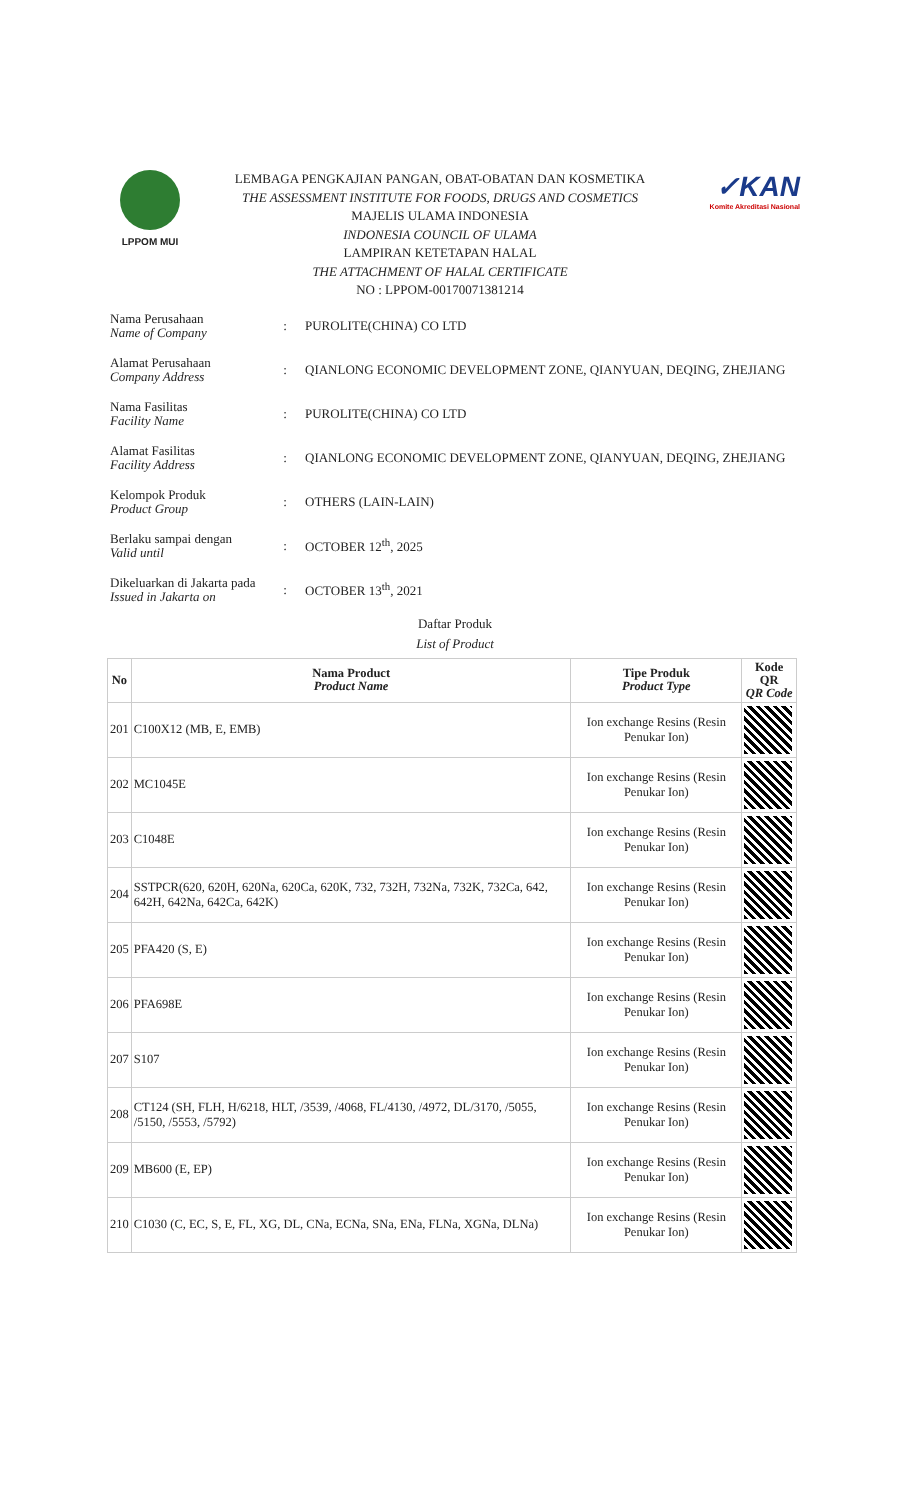LPPOM MUI
LEMBAGA PENGKAJIAN PANGAN, OBAT-OBATAN DAN KOSMETIKA
THE ASSESSMENT INSTITUTE FOR FOODS, DRUGS AND COSMETICS
MAJELIS ULAMA INDONESIA
INDONESIA COUNCIL OF ULAMA
LAMPIRAN KETETAPAN HALAL
THE ATTACHMENT OF HALAL CERTIFICATE
NO : LPPOM-00170071381214
✓KAN
Komite Akreditasi Nasional
Nama Perusahaan
Name of Company
: PUROLITE(CHINA) CO LTD
Alamat Perusahaan
Company Address
:
QIANLONG ECONOMIC DEVELOPMENT ZONE, QIANYUAN, DEQING, ZHEJIANG
Nama Fasilitas
Facility Name
: PUROLITE(CHINA) CO LTD
Alamat Fasilitas
Facility Address
:
QIANLONG ECONOMIC DEVELOPMENT ZONE, QIANYUAN, DEQING, ZHEJIANG
Kelompok Produk
Product Group
: OTHERS (LAIN-LAIN)
Berlaku sampai dengan
Valid until
: OCTOBER 12<sup>th</sup>, 2025
Dikeluarkan di Jakarta pada
Issued in Jakarta on
: OCTOBER 13<sup>th</sup>, 2021
Daftar Produk
List of Product
| No | Nama Product Product Name | Tipe Produk Product Type | Kode QR QR Code |
| --- | --- | --- | --- |
| 201 | C100X12 (MB, E, EMB) | Ion exchange Resins (Resin Penukar Ion) | |
| 202 | MC1045E | Ion exchange Resins (Resin Penukar Ion) | |
| 203 | C1048E | Ion exchange Resins (Resin Penukar Ion) | |
| 204 | SSTPCR(620, 620H, 620Na, 620Ca, 620K, 732, 732H, 732Na, 732K, 732Ca, 642, 642H, 642Na, 642Ca, 642K) | Ion exchange Resins (Resin Penukar Ion) | |
| 205 | PFA420 (S, E) | Ion exchange Resins (Resin Penukar Ion) | |
| 206 | PFA698E | Ion exchange Resins (Resin Penukar Ion) | |
| 207 | S107 | Ion exchange Resins (Resin Penukar Ion) | |
| 208 | CT124 (SH, FLH, H/6218, HLT, /3539, /4068, FL/4130, /4972, DL/3170, /5055, /5150, /5553, /5792) | Ion exchange Resins (Resin Penukar Ion) | |
| 209 | MB600 (E, EP) | Ion exchange Resins (Resin Penukar Ion) | |
| 210 | C1030 (C, EC, S, E, FL, XG, DL, CNa, ECNa, SNa, ENa, FLNa, XGNa, DLNa) | Ion exchange Resins (Resin Penukar Ion) | |